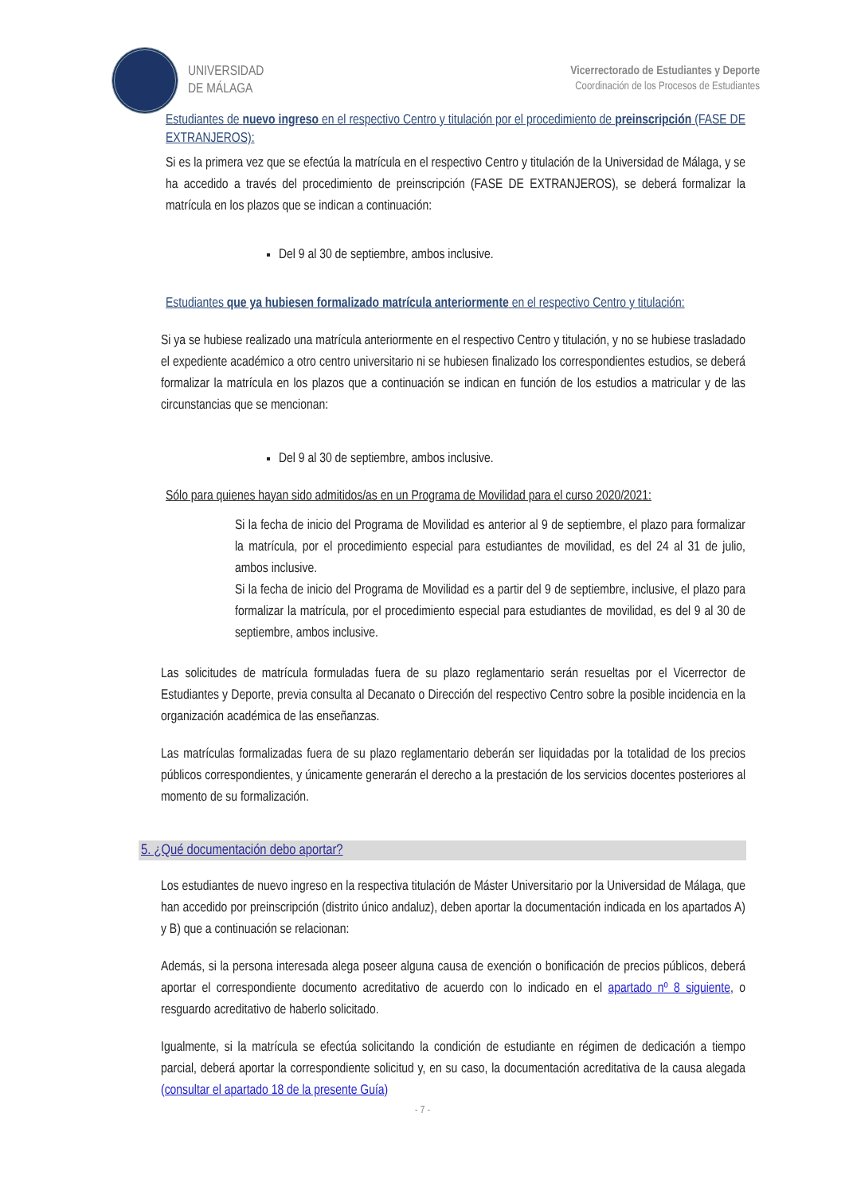UNIVERSIDAD
DE MÁLAGA
Vicerrectorado de Estudiantes y Deporte
Coordinación de los Procesos de Estudiantes
Estudiantes de nuevo ingreso en el respectivo Centro y titulación por el procedimiento de preinscripción (FASE DE EXTRANJEROS):
Si es la primera vez que se efectúa la matrícula en el respectivo Centro y titulación de la Universidad de Málaga, y se ha accedido a través del procedimiento de preinscripción (FASE DE EXTRANJEROS), se deberá formalizar la matrícula en los plazos que se indican a continuación:
Del 9 al 30 de septiembre, ambos inclusive.
Estudiantes que ya hubiesen formalizado matrícula anteriormente en el respectivo Centro y titulación:
Si ya se hubiese realizado una matrícula anteriormente en el respectivo Centro y titulación, y no se hubiese trasladado el expediente académico a otro centro universitario ni se hubiesen finalizado los correspondientes estudios, se deberá formalizar la matrícula en los plazos que a continuación se indican en función de los estudios a matricular y de las circunstancias que se mencionan:
Del 9 al 30 de septiembre, ambos inclusive.
Sólo para quienes hayan sido admitidos/as en un Programa de Movilidad para el curso 2020/2021:
Si la fecha de inicio del Programa de Movilidad es anterior al 9 de septiembre, el plazo para formalizar la matrícula, por el procedimiento especial para estudiantes de movilidad, es del 24 al 31 de julio, ambos inclusive.
Si la fecha de inicio del Programa de Movilidad es a partir del 9 de septiembre, inclusive, el plazo para formalizar la matrícula, por el procedimiento especial para estudiantes de movilidad, es del 9 al 30 de septiembre, ambos inclusive.
Las solicitudes de matrícula formuladas fuera de su plazo reglamentario serán resueltas por el Vicerrector de Estudiantes y Deporte, previa consulta al Decanato o Dirección del respectivo Centro sobre la posible incidencia en la organización académica de las enseñanzas.
Las matrículas formalizadas fuera de su plazo reglamentario deberán ser liquidadas por la totalidad de los precios públicos correspondientes, y únicamente generarán el derecho a la prestación de los servicios docentes posteriores al momento de su formalización.
5. ¿Qué documentación debo aportar?
Los estudiantes de nuevo ingreso en la respectiva titulación de Máster Universitario por la Universidad de Málaga, que han accedido por preinscripción (distrito único andaluz), deben aportar la documentación indicada en los apartados A) y B) que a continuación se relacionan:
Además, si la persona interesada alega poseer alguna causa de exención o bonificación de precios públicos, deberá aportar el correspondiente documento acreditativo de acuerdo con lo indicado en el apartado nº 8 siguiente, o resguardo acreditativo de haberlo solicitado.
Igualmente, si la matrícula se efectúa solicitando la condición de estudiante en régimen de dedicación a tiempo parcial, deberá aportar la correspondiente solicitud y, en su caso, la documentación acreditativa de la causa alegada (consultar el apartado 18 de la presente Guía)
- 7 -